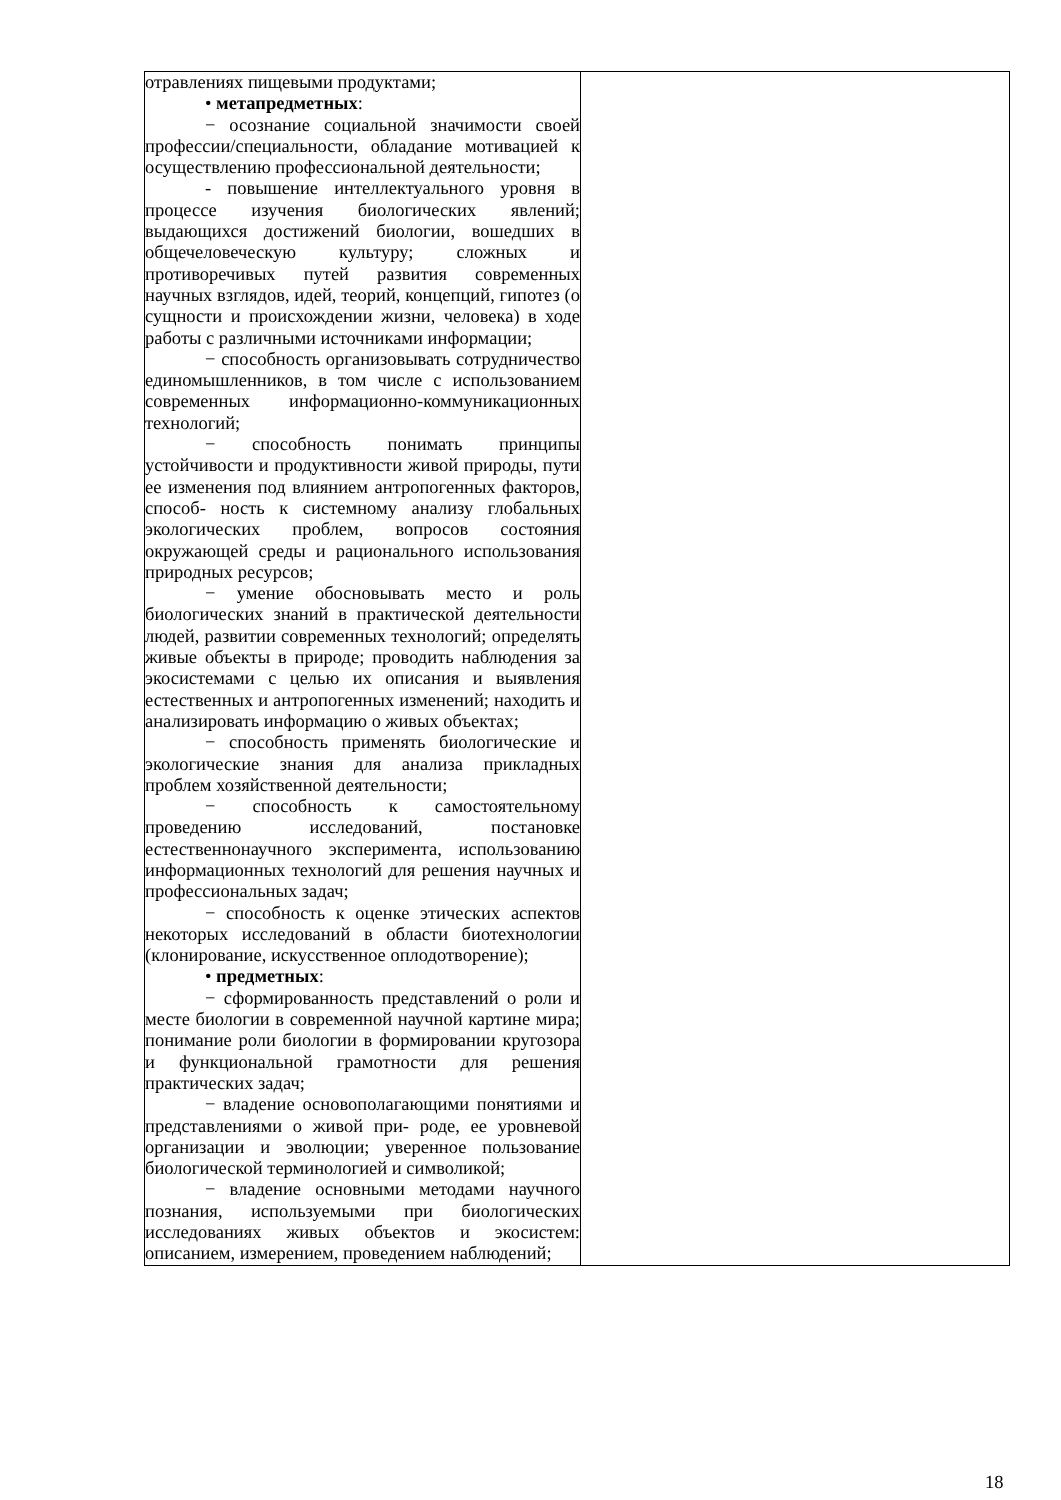| отравлениях пищевыми продуктами; • метапредметных : − осознание социальной значимости своей профессии/специальности, обладание мотивацией к осуществлению профессиональной деятельности; - повышение интеллектуального уровня в процессе изучения биологических явлений; выдающихся достижений биологии, вошедших в общечеловеческую культуру; сложных и противоречивых путей развития современных научных взглядов, идей, теорий, концепций, гипотез (о сущности и происхождении жизни, человека) в ходе работы с различными источниками информации; − способность организовывать сотрудничество единомышленников, в том числе с использованием современных информационно-коммуникационных технологий; − способность понимать принципы устойчивости и продуктивности живой природы, пути ее изменения под влиянием антропогенных факторов, способ- ность к системному анализу глобальных экологических проблем, вопросов состояния окружающей среды и рационального использования природных ресурсов; − умение обосновывать место и роль биологических знаний в практической деятельности людей, развитии современных технологий; определять живые объекты в природе; проводить наблюдения за экосистемами с целью их описания и выявления естественных и антропогенных изменений; находить и анализировать информацию о живых объектах; − способность применять биологические и экологические знания для анализа прикладных проблем хозяйственной деятельности; − способность к самостоятельному проведению исследований, постановке естественнонаучного эксперимента, использованию информационных технологий для решения научных и профессиональных задач; − способность к оценке этических аспектов некоторых исследований в области биотехнологии (клонирование, искусственное оплодотворение); • предметных : − сформированность представлений о роли и месте биологии в современной научной картине мира; понимание роли биологии в формировании кругозора и функциональной грамотности для решения практических задач; − владение основополагающими понятиями и представлениями о живой при- роде, ее уровневой организации и эволюции; уверенное пользование биологической терминологией и символикой; − владение основными методами научного познания, используемыми при биологических исследованиях живых объектов и экосистем: описанием, измерением, проведением наблюдений; | |
18